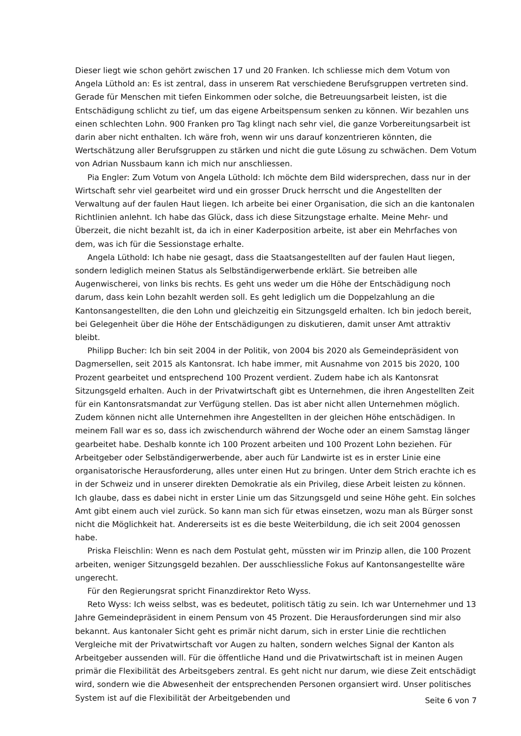Dieser liegt wie schon gehört zwischen 17 und 20 Franken. Ich schliesse mich dem Votum von Angela Lüthold an: Es ist zentral, dass in unserem Rat verschiedene Berufsgruppen vertreten sind. Gerade für Menschen mit tiefen Einkommen oder solche, die Betreuungsarbeit leisten, ist die Entschädigung schlicht zu tief, um das eigene Arbeitspensum senken zu können. Wir bezahlen uns einen schlechten Lohn. 900 Franken pro Tag klingt nach sehr viel, die ganze Vorbereitungsarbeit ist darin aber nicht enthalten. Ich wäre froh, wenn wir uns darauf konzentrieren könnten, die Wertschätzung aller Berufsgruppen zu stärken und nicht die gute Lösung zu schwächen. Dem Votum von Adrian Nussbaum kann ich mich nur anschliessen.
Pia Engler: Zum Votum von Angela Lüthold: Ich möchte dem Bild widersprechen, dass nur in der Wirtschaft sehr viel gearbeitet wird und ein grosser Druck herrscht und die Angestellten der Verwaltung auf der faulen Haut liegen. Ich arbeite bei einer Organisation, die sich an die kantonalen Richtlinien anlehnt. Ich habe das Glück, dass ich diese Sitzungstage erhalte. Meine Mehr- und Überzeit, die nicht bezahlt ist, da ich in einer Kaderposition arbeite, ist aber ein Mehrfaches von dem, was ich für die Sessionstage erhalte.
Angela Lüthold: Ich habe nie gesagt, dass die Staatsangestellten auf der faulen Haut liegen, sondern lediglich meinen Status als Selbständigerwerbende erklärt. Sie betreiben alle Augenwischerei, von links bis rechts. Es geht uns weder um die Höhe der Entschädigung noch darum, dass kein Lohn bezahlt werden soll. Es geht lediglich um die Doppelzahlung an die Kantonsangestellten, die den Lohn und gleichzeitig ein Sitzungsgeld erhalten. Ich bin jedoch bereit, bei Gelegenheit über die Höhe der Entschädigungen zu diskutieren, damit unser Amt attraktiv bleibt.
Philipp Bucher: Ich bin seit 2004 in der Politik, von 2004 bis 2020 als Gemeindepräsident von Dagmersellen, seit 2015 als Kantonsrat. Ich habe immer, mit Ausnahme von 2015 bis 2020, 100 Prozent gearbeitet und entsprechend 100 Prozent verdient. Zudem habe ich als Kantonsrat Sitzungsgeld erhalten. Auch in der Privatwirtschaft gibt es Unternehmen, die ihren Angestellten Zeit für ein Kantonsratsmandat zur Verfügung stellen. Das ist aber nicht allen Unternehmen möglich. Zudem können nicht alle Unternehmen ihre Angestellten in der gleichen Höhe entschädigen. In meinem Fall war es so, dass ich zwischendurch während der Woche oder an einem Samstag länger gearbeitet habe. Deshalb konnte ich 100 Prozent arbeiten und 100 Prozent Lohn beziehen. Für Arbeitgeber oder Selbständigerwerbende, aber auch für Landwirte ist es in erster Linie eine organisatorische Herausforderung, alles unter einen Hut zu bringen. Unter dem Strich erachte ich es in der Schweiz und in unserer direkten Demokratie als ein Privileg, diese Arbeit leisten zu können. Ich glaube, dass es dabei nicht in erster Linie um das Sitzungsgeld und seine Höhe geht. Ein solches Amt gibt einem auch viel zurück. So kann man sich für etwas einsetzen, wozu man als Bürger sonst nicht die Möglichkeit hat. Andererseits ist es die beste Weiterbildung, die ich seit 2004 genossen habe.
Priska Fleischlin: Wenn es nach dem Postulat geht, müssten wir im Prinzip allen, die 100 Prozent arbeiten, weniger Sitzungsgeld bezahlen. Der ausschliessliche Fokus auf Kantonsangestellte wäre ungerecht.
Für den Regierungsrat spricht Finanzdirektor Reto Wyss.
Reto Wyss: Ich weiss selbst, was es bedeutet, politisch tätig zu sein. Ich war Unternehmer und 13 Jahre Gemeindepräsident in einem Pensum von 45 Prozent. Die Herausforderungen sind mir also bekannt. Aus kantonaler Sicht geht es primär nicht darum, sich in erster Linie die rechtlichen Vergleiche mit der Privatwirtschaft vor Augen zu halten, sondern welches Signal der Kanton als Arbeitgeber aussenden will. Für die öffentliche Hand und die Privatwirtschaft ist in meinen Augen primär die Flexibilität des Arbeitsgebers zentral. Es geht nicht nur darum, wie diese Zeit entschädigt wird, sondern wie die Abwesenheit der entsprechenden Personen organsiert wird. Unser politisches System ist auf die Flexibilität der Arbeitgebenden und
Seite 6 von 7